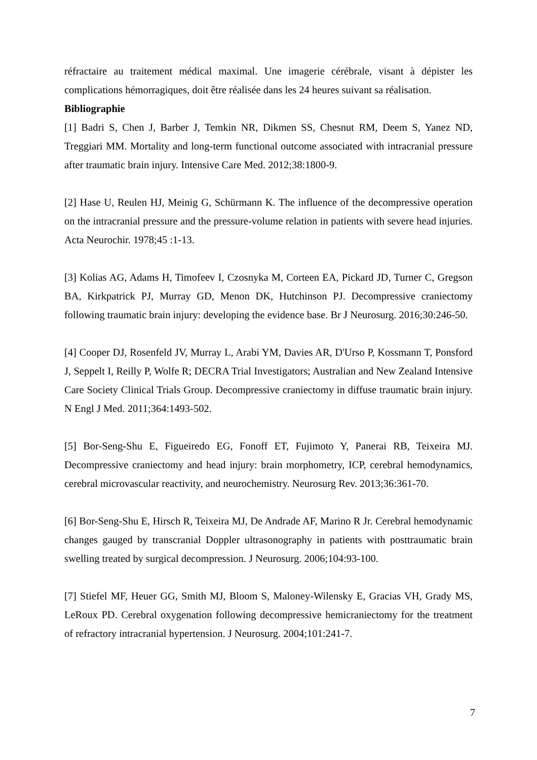réfractaire au traitement médical maximal. Une imagerie cérébrale, visant à dépister les complications hémorragiques, doit être réalisée dans les 24 heures suivant sa réalisation.
Bibliographie
[1] Badri S, Chen J, Barber J, Temkin NR, Dikmen SS, Chesnut RM, Deem S, Yanez ND, Treggiari MM. Mortality and long-term functional outcome associated with intracranial pressure after traumatic brain injury. Intensive Care Med. 2012;38:1800-9.
[2] Hase U, Reulen HJ, Meinig G, Schürmann K. The influence of the decompressive operation on the intracranial pressure and the pressure-volume relation in patients with severe head injuries. Acta Neurochir. 1978;45 :1-13.
[3] Kolias AG, Adams H, Timofeev I, Czosnyka M, Corteen EA, Pickard JD, Turner C, Gregson BA, Kirkpatrick PJ, Murray GD, Menon DK, Hutchinson PJ. Decompressive craniectomy following traumatic brain injury: developing the evidence base. Br J Neurosurg. 2016;30:246-50.
[4] Cooper DJ, Rosenfeld JV, Murray L, Arabi YM, Davies AR, D'Urso P, Kossmann T, Ponsford J, Seppelt I, Reilly P, Wolfe R; DECRA Trial Investigators; Australian and New Zealand Intensive Care Society Clinical Trials Group. Decompressive craniectomy in diffuse traumatic brain injury. N Engl J Med. 2011;364:1493-502.
[5] Bor-Seng-Shu E, Figueiredo EG, Fonoff ET, Fujimoto Y, Panerai RB, Teixeira MJ. Decompressive craniectomy and head injury: brain morphometry, ICP, cerebral hemodynamics, cerebral microvascular reactivity, and neurochemistry. Neurosurg Rev. 2013;36:361-70.
[6] Bor-Seng-Shu E, Hirsch R, Teixeira MJ, De Andrade AF, Marino R Jr. Cerebral hemodynamic changes gauged by transcranial Doppler ultrasonography in patients with posttraumatic brain swelling treated by surgical decompression. J Neurosurg. 2006;104:93-100.
[7] Stiefel MF, Heuer GG, Smith MJ, Bloom S, Maloney-Wilensky E, Gracias VH, Grady MS, LeRoux PD. Cerebral oxygenation following decompressive hemicraniectomy for the treatment of refractory intracranial hypertension. J Neurosurg. 2004;101:241-7.
7